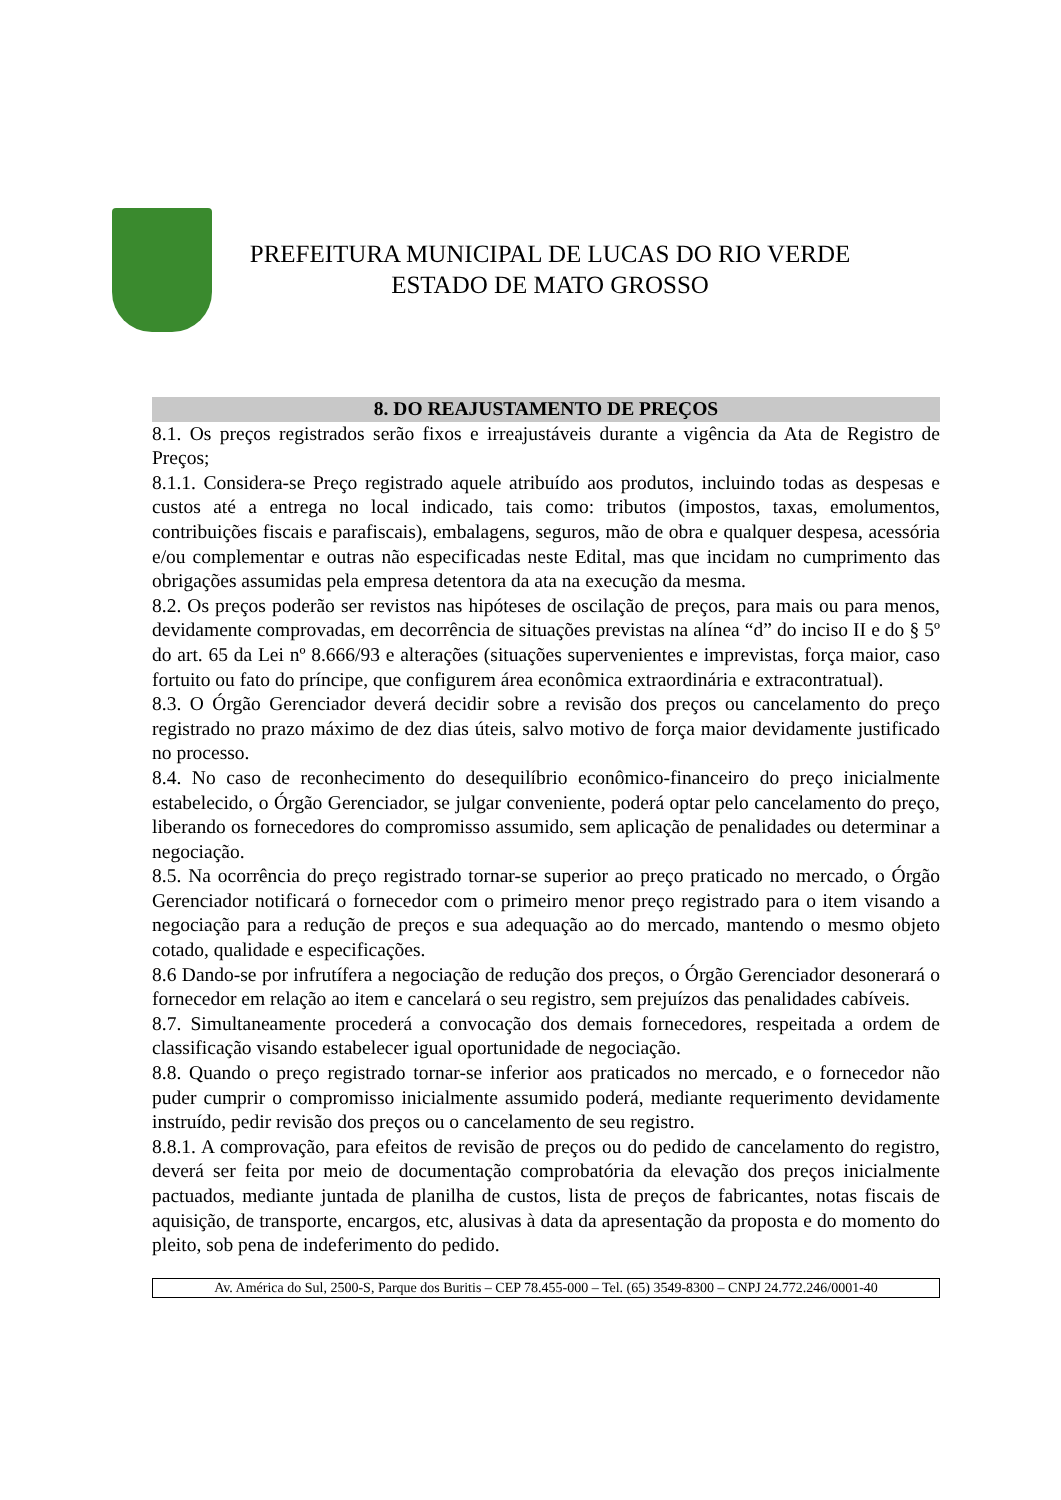PREFEITURA MUNICIPAL DE LUCAS DO RIO VERDE
ESTADO DE MATO GROSSO
8. DO REAJUSTAMENTO DE PREÇOS
8.1. Os preços registrados serão fixos e irreajustáveis durante a vigência da Ata de Registro de Preços;
8.1.1. Considera-se Preço registrado aquele atribuído aos produtos, incluindo todas as despesas e custos até a entrega no local indicado, tais como: tributos (impostos, taxas, emolumentos, contribuições fiscais e parafiscais), embalagens, seguros, mão de obra e qualquer despesa, acessória e/ou complementar e outras não especificadas neste Edital, mas que incidam no cumprimento das obrigações assumidas pela empresa detentora da ata na execução da mesma.
8.2. Os preços poderão ser revistos nas hipóteses de oscilação de preços, para mais ou para menos, devidamente comprovadas, em decorrência de situações previstas na alínea “d” do inciso II e do § 5º do art. 65 da Lei nº 8.666/93 e alterações (situações supervenientes e imprevistas, força maior, caso fortuito ou fato do príncipe, que configurem área econômica extraordinária e extracontratual).
8.3. O Órgão Gerenciador deverá decidir sobre a revisão dos preços ou cancelamento do preço registrado no prazo máximo de dez dias úteis, salvo motivo de força maior devidamente justificado no processo.
8.4. No caso de reconhecimento do desequilíbrio econômico-financeiro do preço inicialmente estabelecido, o Órgão Gerenciador, se julgar conveniente, poderá optar pelo cancelamento do preço, liberando os fornecedores do compromisso assumido, sem aplicação de penalidades ou determinar a negociação.
8.5. Na ocorrência do preço registrado tornar-se superior ao preço praticado no mercado, o Órgão Gerenciador notificará o fornecedor com o primeiro menor preço registrado para o item visando a negociação para a redução de preços e sua adequação ao do mercado, mantendo o mesmo objeto cotado, qualidade e especificações.
8.6 Dando-se por infrutífera a negociação de redução dos preços, o Órgão Gerenciador desonerará o fornecedor em relação ao item e cancelará o seu registro, sem prejuízos das penalidades cabíveis.
8.7. Simultaneamente procederá a convocação dos demais fornecedores, respeitada a ordem de classificação visando estabelecer igual oportunidade de negociação.
8.8. Quando o preço registrado tornar-se inferior aos praticados no mercado, e o fornecedor não puder cumprir o compromisso inicialmente assumido poderá, mediante requerimento devidamente instruído, pedir revisão dos preços ou o cancelamento de seu registro.
8.8.1. A comprovação, para efeitos de revisão de preços ou do pedido de cancelamento do registro, deverá ser feita por meio de documentação comprobatória da elevação dos preços inicialmente pactuados, mediante juntada de planilha de custos, lista de preços de fabricantes, notas fiscais de aquisição, de transporte, encargos, etc, alusivas à data da apresentação da proposta e do momento do pleito, sob pena de indeferimento do pedido.
Av. América do Sul, 2500-S, Parque dos Buritis – CEP 78.455-000 – Tel. (65) 3549-8300 – CNPJ 24.772.246/0001-40